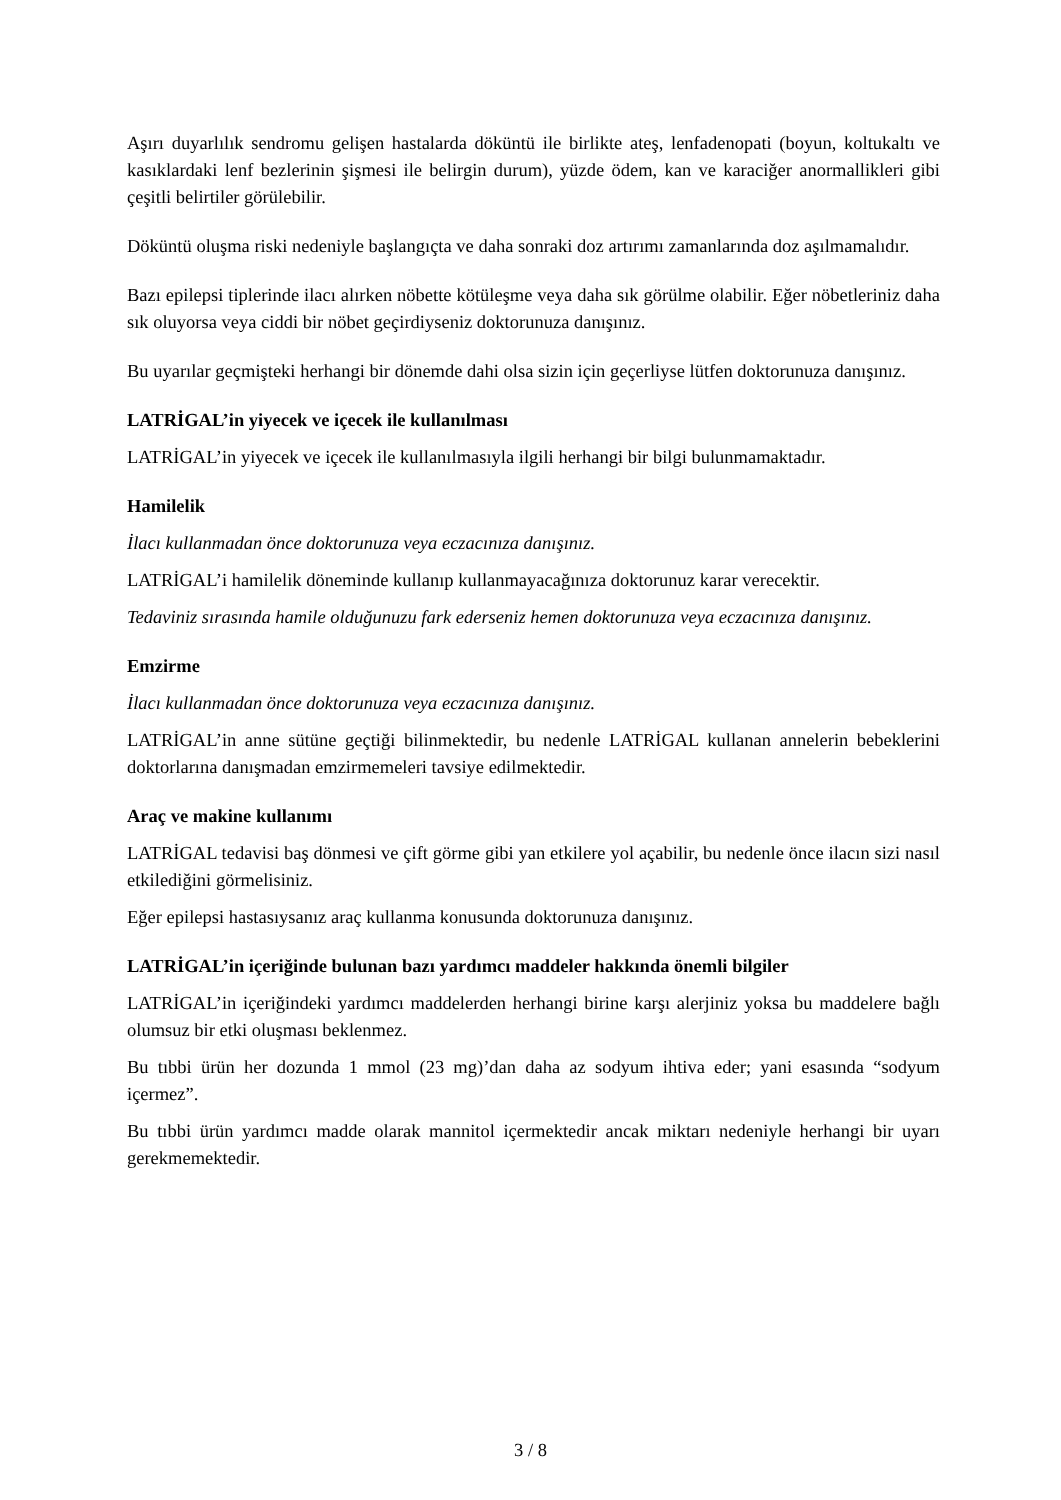Aşırı duyarlılık sendromu gelişen hastalarda döküntü ile birlikte ateş, lenfadenopati (boyun, koltukaltı ve kasıklardaki lenf bezlerinin şişmesi ile belirgin durum), yüzde ödem, kan ve karaciğer anormallikleri gibi çeşitli belirtiler görülebilir.
Döküntü oluşma riski nedeniyle başlangıçta ve daha sonraki doz artırımı zamanlarında doz aşılmamalıdır.
Bazı epilepsi tiplerinde ilacı alırken nöbette kötüleşme veya daha sık görülme olabilir. Eğer nöbetleriniz daha sık oluyorsa veya ciddi bir nöbet geçirdiyseniz doktorunuza danışınız.
Bu uyarılar geçmişteki herhangi bir dönemde dahi olsa sizin için geçerliyse lütfen doktorunuza danışınız.
LATRİGAL’in yiyecek ve içecek ile kullanılması
LATRİGAL’in yiyecek ve içecek ile kullanılmasıyla ilgili herhangi bir bilgi bulunmamaktadır.
Hamilelik
İlacı kullanmadan önce doktorunuza veya eczacınıza danışınız.
LATRİGAL’i hamilelik döneminde kullanıp kullanmayacağınıza doktorunuz karar verecektir.
Tedaviniz sırasında hamile olduğunuzu fark ederseniz hemen doktorunuza veya eczacınıza danışınız.
Emzirme
İlacı kullanmadan önce doktorunuza veya eczacınıza danışınız.
LATRİGAL’in anne sütüne geçtiği bilinmektedir, bu nedenle LATRİGAL kullanan annelerin bebeklerini doktorlarına danışmadan emzirmemeleri tavsiye edilmektedir.
Araç ve makine kullanımı
LATRİGAL tedavisi baş dönmesi ve çift görme gibi yan etkilere yol açabilir, bu nedenle önce ilacın sizi nasıl etkilediğini görmelisiniz.
Eğer epilepsi hastasıysanız araç kullanma konusunda doktorunuza danışınız.
LATRİGAL’in içeriğinde bulunan bazı yardımcı maddeler hakkında önemli bilgiler
LATRİGAL’in içeriğindeki yardımcı maddelerden herhangi birine karşı alerjiniz yoksa bu maddelere bağlı olumsuz bir etki oluşması beklenmez.
Bu tıbbi ürün her dozunda 1 mmol (23 mg)’dan daha az sodyum ihtiva eder; yani esasında “sodyum içermez”.
Bu tıbbi ürün yardımcı madde olarak mannitol içermektedir ancak miktarı nedeniyle herhangi bir uyarı gerekmemektedir.
3 / 8